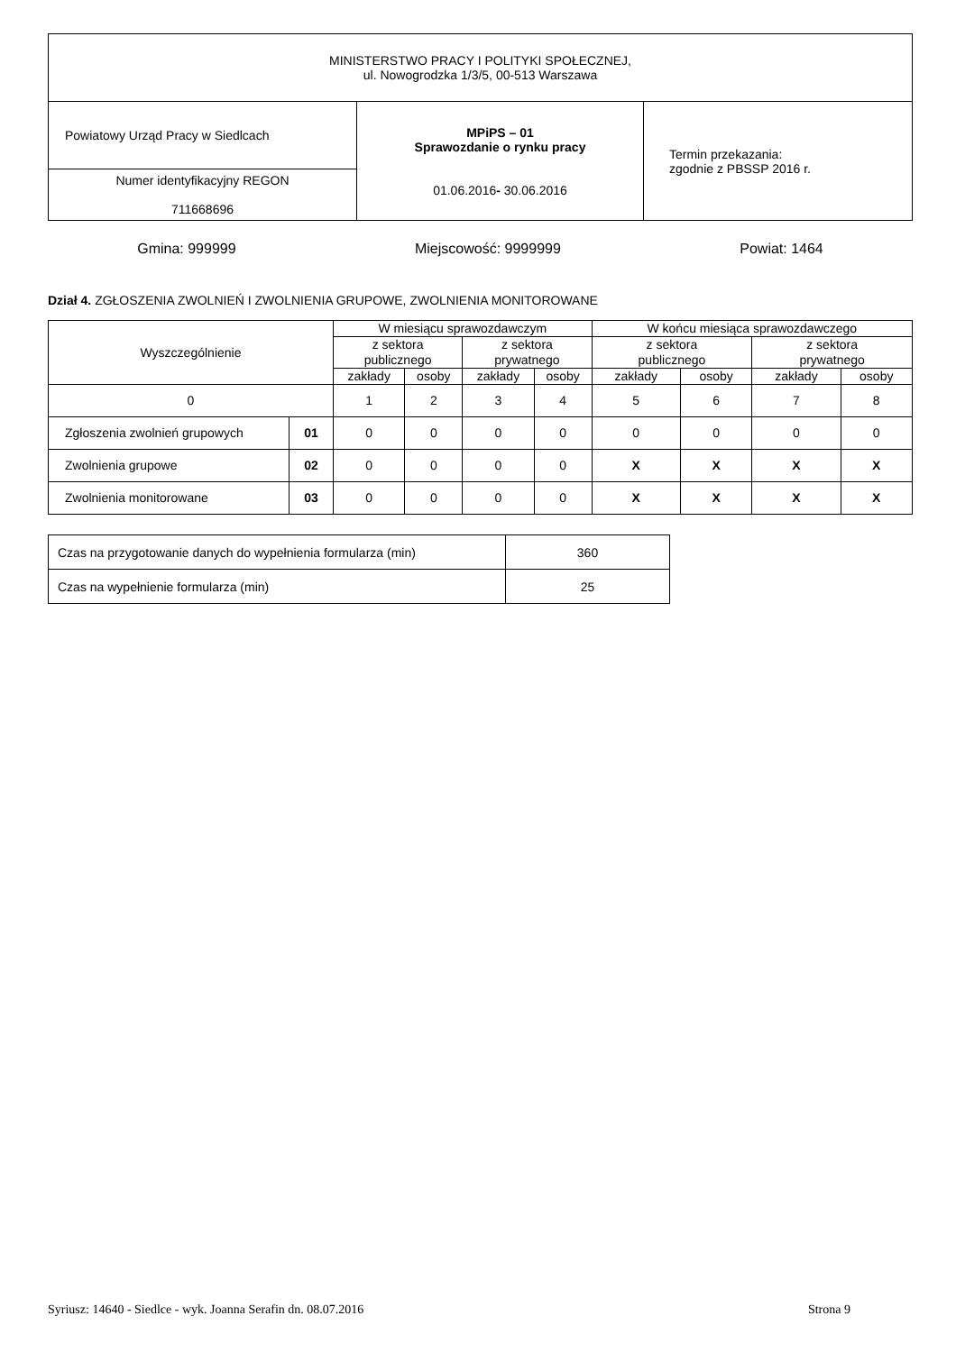| MINISTERSTWO PRACY I POLITYKI SPOŁECZNEJ, ul. Nowogrodzka 1/3/5, 00-513 Warszawa | | |
| Powiatowy Urząd Pracy w Siedlcach | MPiPS – 01 Sprawozdanie o rynku pracy 01.06.2016 - 30.06.2016 | Termin przekazania: zgodnie z PBSSP 2016 r. |
| Numer identyfikacyjny REGON 711668696 | | |
Gmina: 999999 Miejscowość: 9999999 Powiat: 1464
Dział 4. ZGŁOSZENIA ZWOLNIEŃ I ZWOLNIENIA GRUPOWE, ZWOLNIENIA MONITOROWANE
| Wyszczególnienie | | W miesiącu sprawozdawczym | | | | W końcu miesiąca sprawozdawczego | | | |
| --- | --- | --- | --- | --- | --- | --- | --- | --- | --- |
| | | z sektora publicznego | | z sektora prywatnego | | z sektora publicznego | | z sektora prywatnego | |
| | | zakłady | osoby | zakłady | osoby | zakłady | osoby | zakłady | osoby |
| 0 | | 1 | 2 | 3 | 4 | 5 | 6 | 7 | 8 |
| Zgłoszenia zwolnień grupowych | 01 | 0 | 0 | 0 | 0 | 0 | 0 | 0 | 0 |
| Zwolnienia grupowe | 02 | 0 | 0 | 0 | 0 | X | X | X | X |
| Zwolnienia monitorowane | 03 | 0 | 0 | 0 | 0 | X | X | X | X |
| Czas na przygotowanie danych do wypełnienia formularza (min) | 360 |
| Czas na wypełnienie formularza (min) | 25 |
Syriusz: 14640 - Siedlce - wyk. Joanna Serafin dn. 08.07.2016 Strona 9